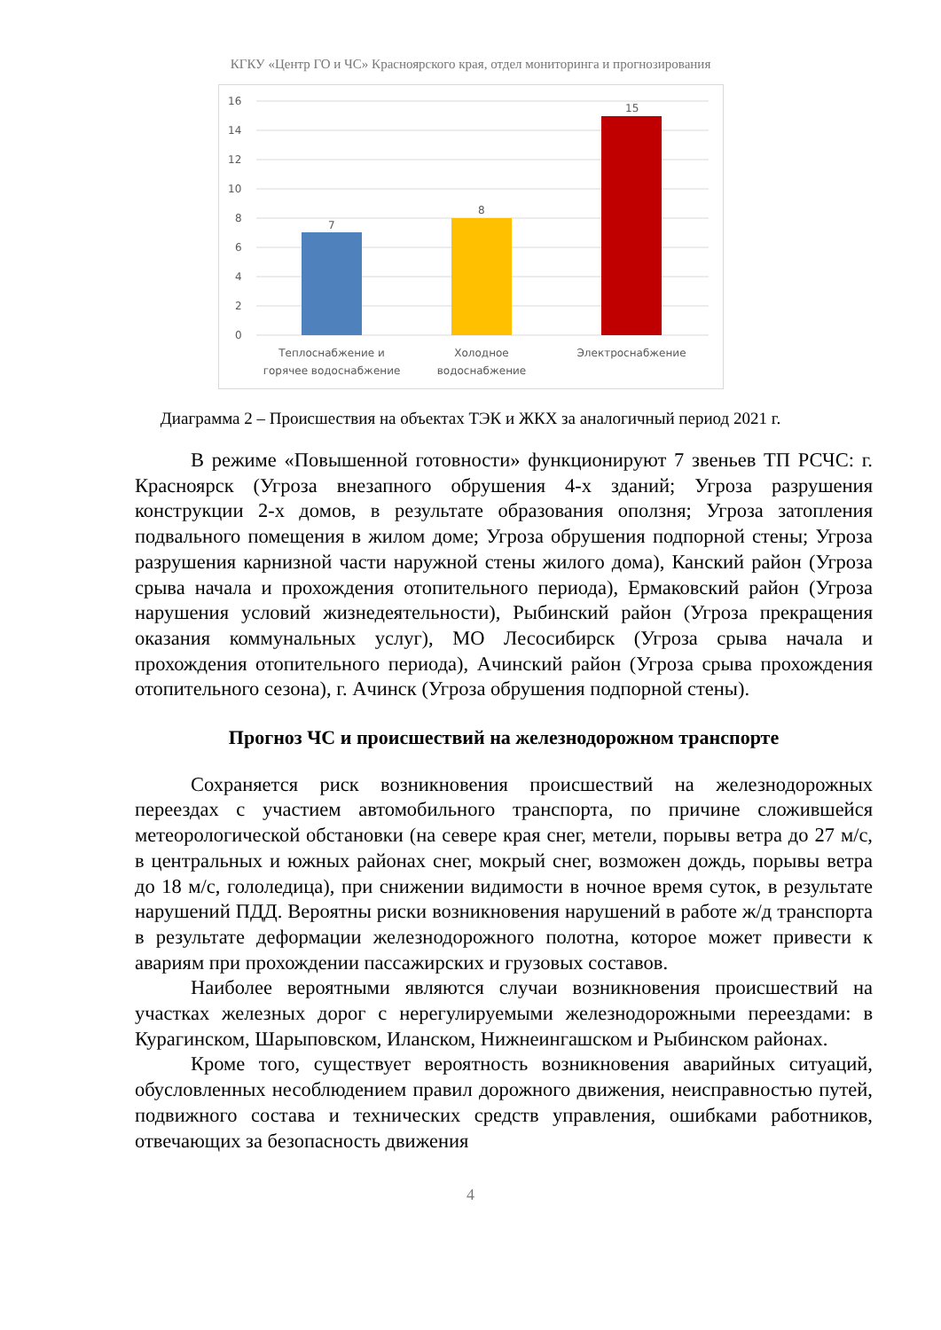КГКУ «Центр ГО и ЧС» Красноярского края, отдел мониторинга и прогнозирования
16
14
12
10
8
6
4
2
0
7
8
15
Теплоснабжение и
горячее водоснабжение
Холодное
водоснабжение
Электроснабжение
Диаграмма 2 – Происшествия на объектах ТЭК и ЖКХ за аналогичный период 2021 г.
В режиме «Повышенной готовности» функционируют 7 звеньев ТП РСЧС: г. Красноярск (Угроза внезапного обрушения 4-х зданий; Угроза разрушения конструкции 2-х домов, в результате образования оползня; Угроза затопления подвального помещения в жилом доме; Угроза обрушения подпорной стены; Угроза разрушения карнизной части наружной стены жилого дома), Канский район (Угроза срыва начала и прохождения отопительного периода), Ермаковский район (Угроза нарушения условий жизнедеятельности), Рыбинский район (Угроза прекращения оказания коммунальных услуг), МО Лесосибирск (Угроза срыва начала и прохождения отопительного периода), Ачинский район (Угроза срыва прохождения отопительного сезона), г. Ачинск (Угроза обрушения подпорной стены).
Прогноз ЧС и происшествий на железнодорожном транспорте
Сохраняется риск возникновения происшествий на железнодорожных переездах с участием автомобильного транспорта, по причине сложившейся метеорологической обстановки (на севере края снег, метели, порывы ветра до 27 м/с, в центральных и южных районах снег, мокрый снег, возможен дождь, порывы ветра до 18 м/с, гололедица), при снижении видимости в ночное время суток, в результате нарушений ПДД. Вероятны риски возникновения нарушений в работе ж/д транспорта в результате деформации железнодорожного полотна, которое может привести к авариям при прохождении пассажирских и грузовых составов.
Наиболее вероятными являются случаи возникновения происшествий на участках железных дорог с нерегулируемыми железнодорожными переездами: в Курагинском, Шарыповском, Иланском, Нижнеингашском и Рыбинском районах.
Кроме того, существует вероятность возникновения аварийных ситуаций, обусловленных несоблюдением правил дорожного движения, неисправностью путей, подвижного состава и технических средств управления, ошибками работников, отвечающих за безопасность движения
4